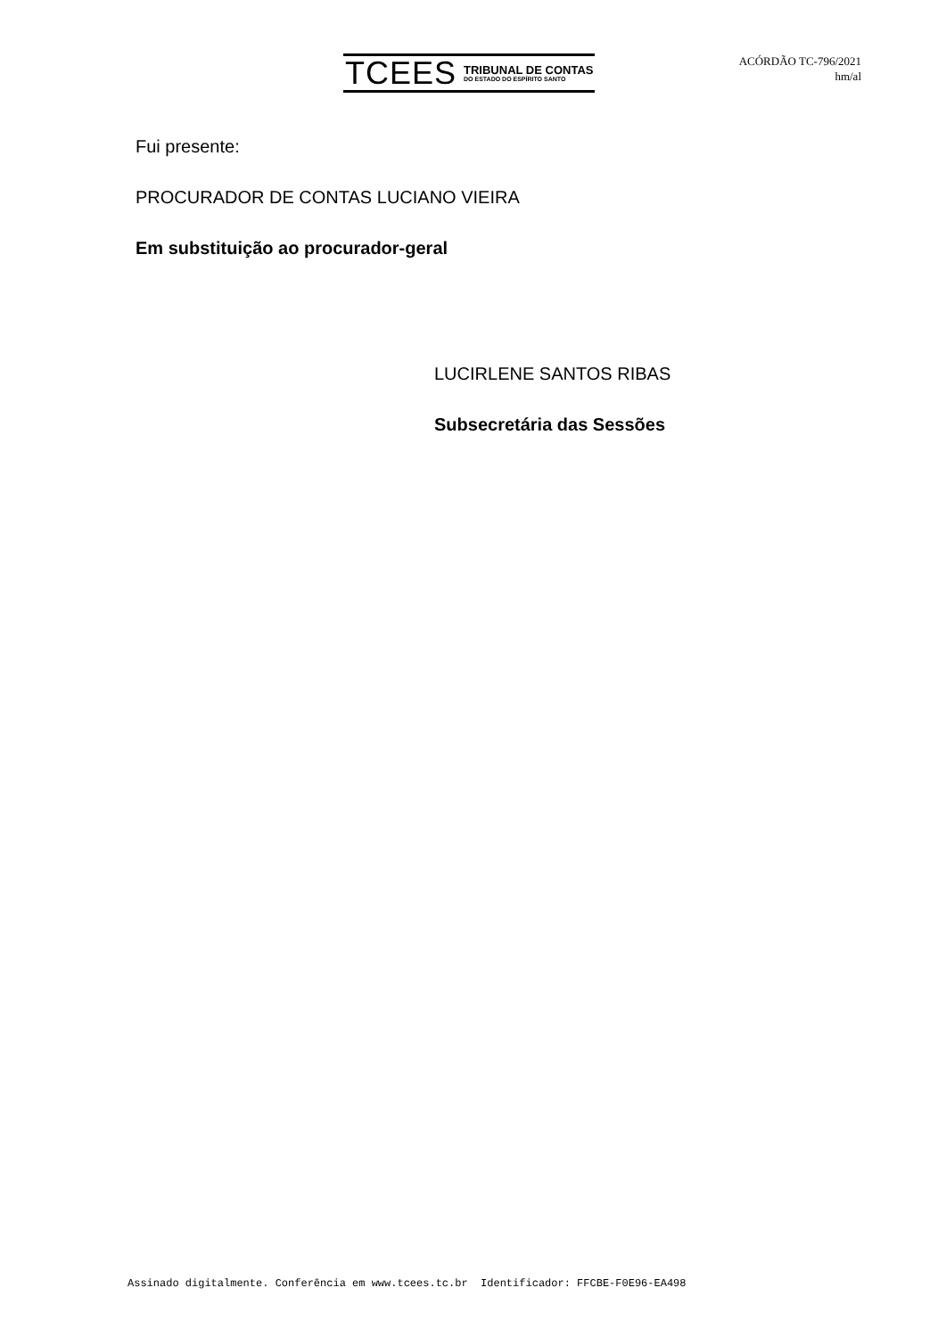TCEES
TRIBUNAL DE CONTAS
DO ESTADO DO ESPÍRITO SANTO
ACÓRDÃO TC-796/2021
hm/al
Fui presente:
PROCURADOR DE CONTAS LUCIANO VIEIRA
Em substituição ao procurador-geral
LUCIRLENE SANTOS RIBAS
Subsecretária das Sessões
Assinado digitalmente. Conferência em www.tcees.tc.br Identificador: FFCBE-F0E96-EA498